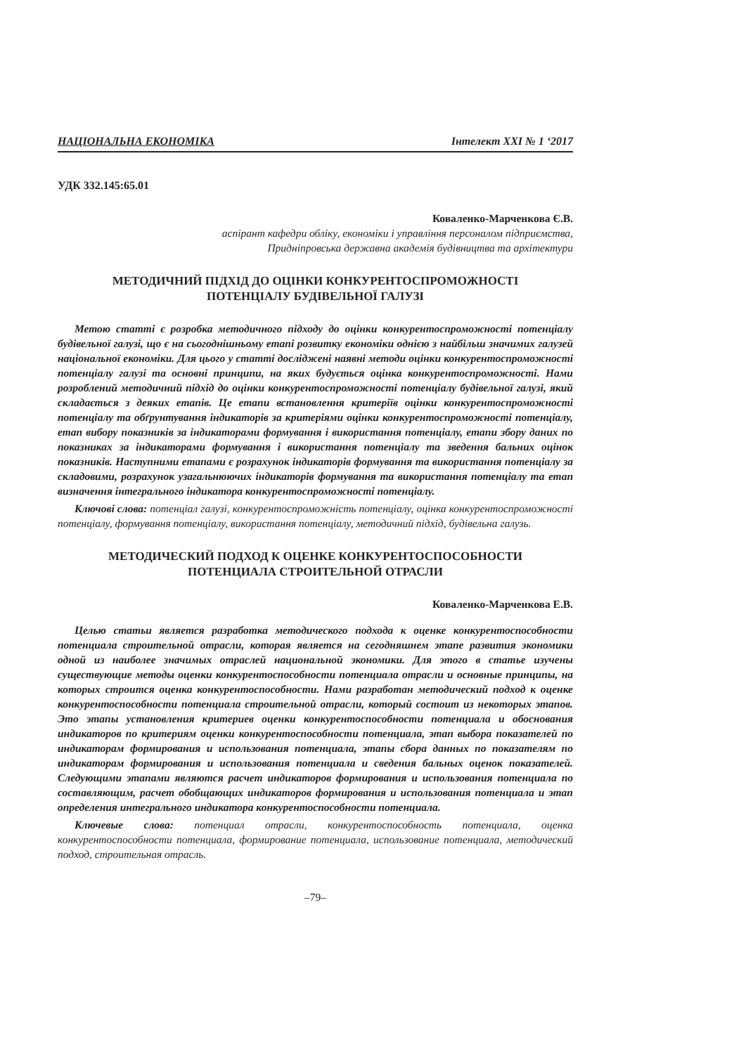НАЦІОНАЛЬНА ЕКОНОМІКА Інтелект ХХІ № 1 ‘2017
УДК 332.145:65.01
Коваленко-Марченкова Є.В.
аспірант кафедри обліку, економіки і управління персоналом підприємства,
Придніпровська державна академія будівництва та архітектури
МЕТОДИЧНИЙ ПІДХІД ДО ОЦІНКИ КОНКУРЕНТОСПРОМОЖНОСТІ
ПОТЕНЦІАЛУ БУДІВЕЛЬНОЇ ГАЛУЗІ
Метою статті є розробка методичного підходу до оцінки конкурентоспроможності потенціалу будівельної галузі, що є на сьогоднішньому етапі розвитку економіки однією з найбільш значимих галузей національної економіки. Для цього у статті досліджені наявні методи оцінки конкурентоспроможності потенціалу галузі та основні принципи, на яких будується оцінка конкурентоспроможності. Нами розроблений методичний підхід до оцінки конкурентоспроможності потенціалу будівельної галузі, який складається з деяких етапів. Це етапи встановлення критеріїв оцінки конкурентоспроможності потенціалу та обґрунтування індикаторів за критеріями оцінки конкурентоспроможності потенціалу, етап вибору показників за індикаторами формування і використання потенціалу, етапи збору даних по показниках за індикаторами формування і використання потенціалу та зведення бальних оцінок показників. Наступними етапами є розрахунок індикаторів формування та використання потенціалу за складовими, розрахунок узагальнюючих індикаторів формування та використання потенціалу та етап визначення інтегрального індикатора конкурентоспроможності потенціалу.
Ключові слова: потенціал галузі, конкурентоспроможність потенціалу, оцінка конкурентоспроможності потенціалу, формування потенціалу, використання потенціалу, методичний підхід, будівельна галузь.
МЕТОДИЧЕСКИЙ ПОДХОД К ОЦЕНКЕ КОНКУРЕНТОСПОСОБНОСТИ
ПОТЕНЦИАЛА СТРОИТЕЛЬНОЙ ОТРАСЛИ
Коваленко-Марченкова Е.В.
Целью статьи является разработка методического подхода к оценке конкурентоспособности потенциала строительной отрасли, которая является на сегодняшнем этапе развития экономики одной из наиболее значимых отраслей национальной экономики. Для этого в статье изучены существующие методы оценки конкурентоспособности потенциала отрасли и основные принципы, на которых строится оценка конкурентоспособности. Нами разработан методический подход к оценке конкурентоспособности потенциала строительной отрасли, который состоит из некоторых этапов. Это этапы установления критериев оценки конкурентоспособности потенциала и обоснования индикаторов по критериям оценки конкурентоспособности потенциала, этап выбора показателей по индикаторам формирования и использования потенциала, этапы сбора данных по показателям по индикаторам формирования и использования потенциала и сведения бальных оценок показателей. Следующими этапами являются расчет индикаторов формирования и использования потенциала по составляющим, расчет обобщающих индикаторов формирования и использования потенциала и этап определения интегрального индикатора конкурентоспособности потенциала.
Ключевые слова: потенциал отрасли, конкурентоспособность потенциала, оценка конкурентоспособности потенциала, формирование потенциала, использование потенциала, методический подход, строительная отрасль.
–79–